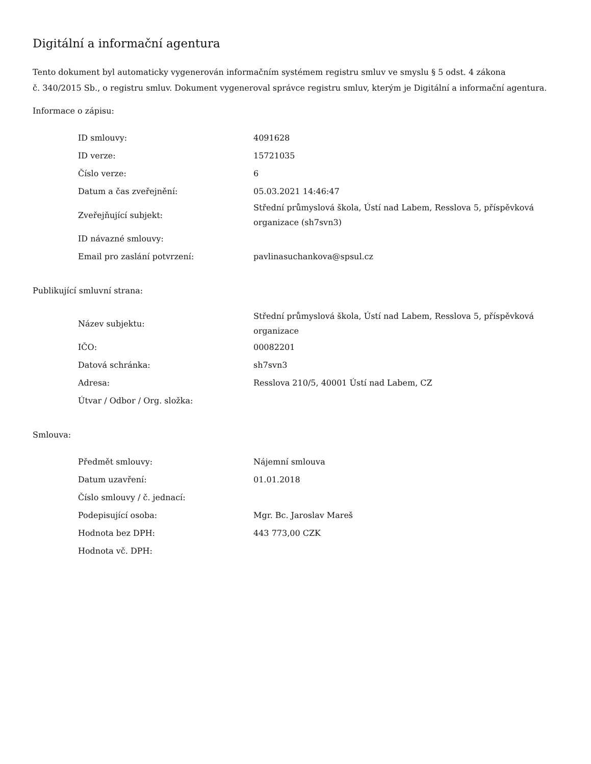Digitální a informační agentura
Tento dokument byl automaticky vygenerován informačním systémem registru smluv ve smyslu § 5 odst. 4 zákona
č. 340/2015 Sb., o registru smluv. Dokument vygeneroval správce registru smluv, kterým je Digitální a informační agentura.
Informace o zápisu:
| ID smlouvy: | 4091628 |
| ID verze: | 15721035 |
| Číslo verze: | 6 |
| Datum a čas zveřejnění: | 05.03.2021 14:46:47 |
| Zveřejňující subjekt: | Střední průmyslová škola, Ústí nad Labem, Resslova 5, příspěvková organizace (sh7svn3) |
| ID návazné smlouvy: | |
| Email pro zaslání potvrzení: | pavlinasuchankova@spsul.cz |
Publikující smluvní strana:
| Název subjektu: | Střední průmyslová škola, Ústí nad Labem, Resslova 5, příspěvková organizace |
| IČO: | 00082201 |
| Datová schránka: | sh7svn3 |
| Adresa: | Resslova 210/5, 40001 Ústí nad Labem, CZ |
| Útvar / Odbor / Org. složka: | |
Smlouva:
| Předmět smlouvy: | Nájemní smlouva |
| Datum uzavření: | 01.01.2018 |
| Číslo smlouvy / č. jednací: | |
| Podepisující osoba: | Mgr. Bc. Jaroslav Mareš |
| Hodnota bez DPH: | 443 773,00 CZK |
| Hodnota vč. DPH: | |